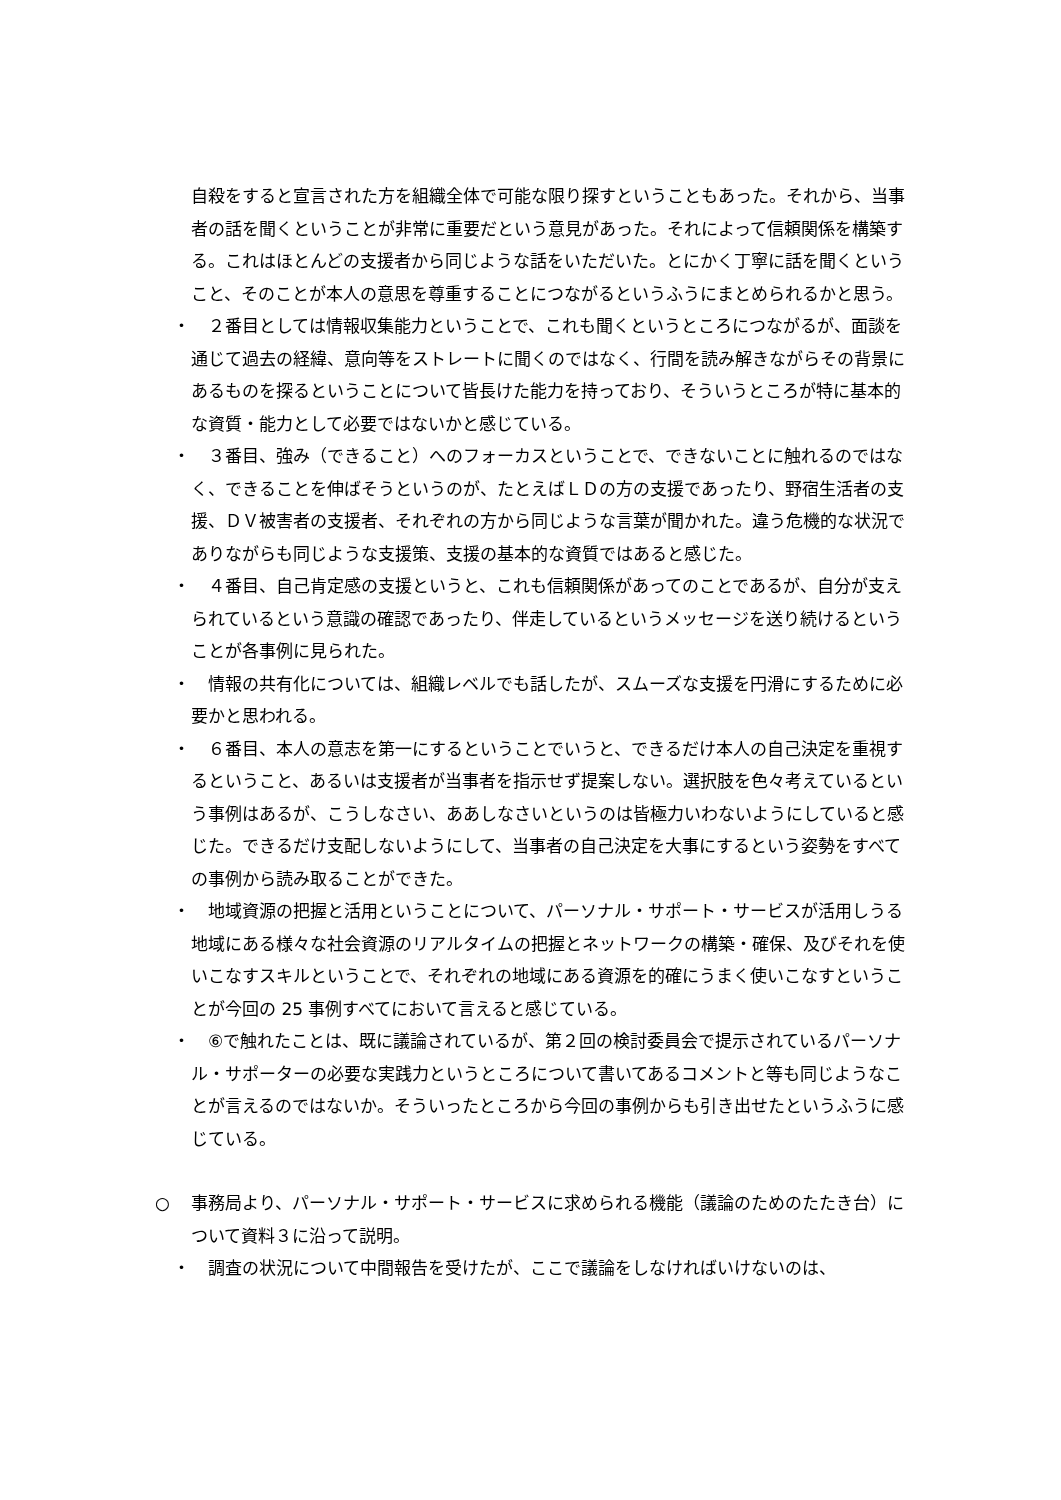自殺をすると宣言された方を組織全体で可能な限り探すということもあった。それから、当事者の話を聞くということが非常に重要だという意見があった。それによって信頼関係を構築する。これはほとんどの支援者から同じような話をいただいた。とにかく丁寧に話を聞くということ、そのことが本人の意思を尊重することにつながるというふうにまとめられるかと思う。
・　２番目としては情報収集能力ということで、これも聞くというところにつながるが、面談を通じて過去の経緯、意向等をストレートに聞くのではなく、行間を読み解きながらその背景にあるものを探るということについて皆長けた能力を持っており、そういうところが特に基本的な資質・能力として必要ではないかと感じている。
・　３番目、強み（できること）へのフォーカスということで、できないことに触れるのではなく、できることを伸ばそうというのが、たとえばＬＤの方の支援であったり、野宿生活者の支援、ＤＶ被害者の支援者、それぞれの方から同じような言葉が聞かれた。違う危機的な状況でありながらも同じような支援策、支援の基本的な資質ではあると感じた。
・　４番目、自己肯定感の支援というと、これも信頼関係があってのことであるが、自分が支えられているという意識の確認であったり、伴走しているというメッセージを送り続けるということが各事例に見られた。
・　情報の共有化については、組織レベルでも話したが、スムーズな支援を円滑にするために必要かと思われる。
・　６番目、本人の意志を第一にするということでいうと、できるだけ本人の自己決定を重視するということ、あるいは支援者が当事者を指示せず提案しない。選択肢を色々考えているという事例はあるが、こうしなさい、ああしなさいというのは皆極力いわないようにしていると感じた。できるだけ支配しないようにして、当事者の自己決定を大事にするという姿勢をすべての事例から読み取ることができた。
・　地域資源の把握と活用ということについて、パーソナル・サポート・サービスが活用しうる地域にある様々な社会資源のリアルタイムの把握とネットワークの構築・確保、及びそれを使いこなすスキルということで、それぞれの地域にある資源を的確にうまく使いこなすということが今回の 25 事例すべてにおいて言えると感じている。
・　⑥で触れたことは、既に議論されているが、第２回の検討委員会で提示されているパーソナル・サポーターの必要な実践力というところについて書いてあるコメントと等も同じようなことが言えるのではないか。そういったところから今回の事例からも引き出せたというふうに感じている。
○ 事務局より、パーソナル・サポート・サービスに求められる機能（議論のためのたたき台）について資料３に沿って説明。
・　調査の状況について中間報告を受けたが、ここで議論をしなければいけないのは、